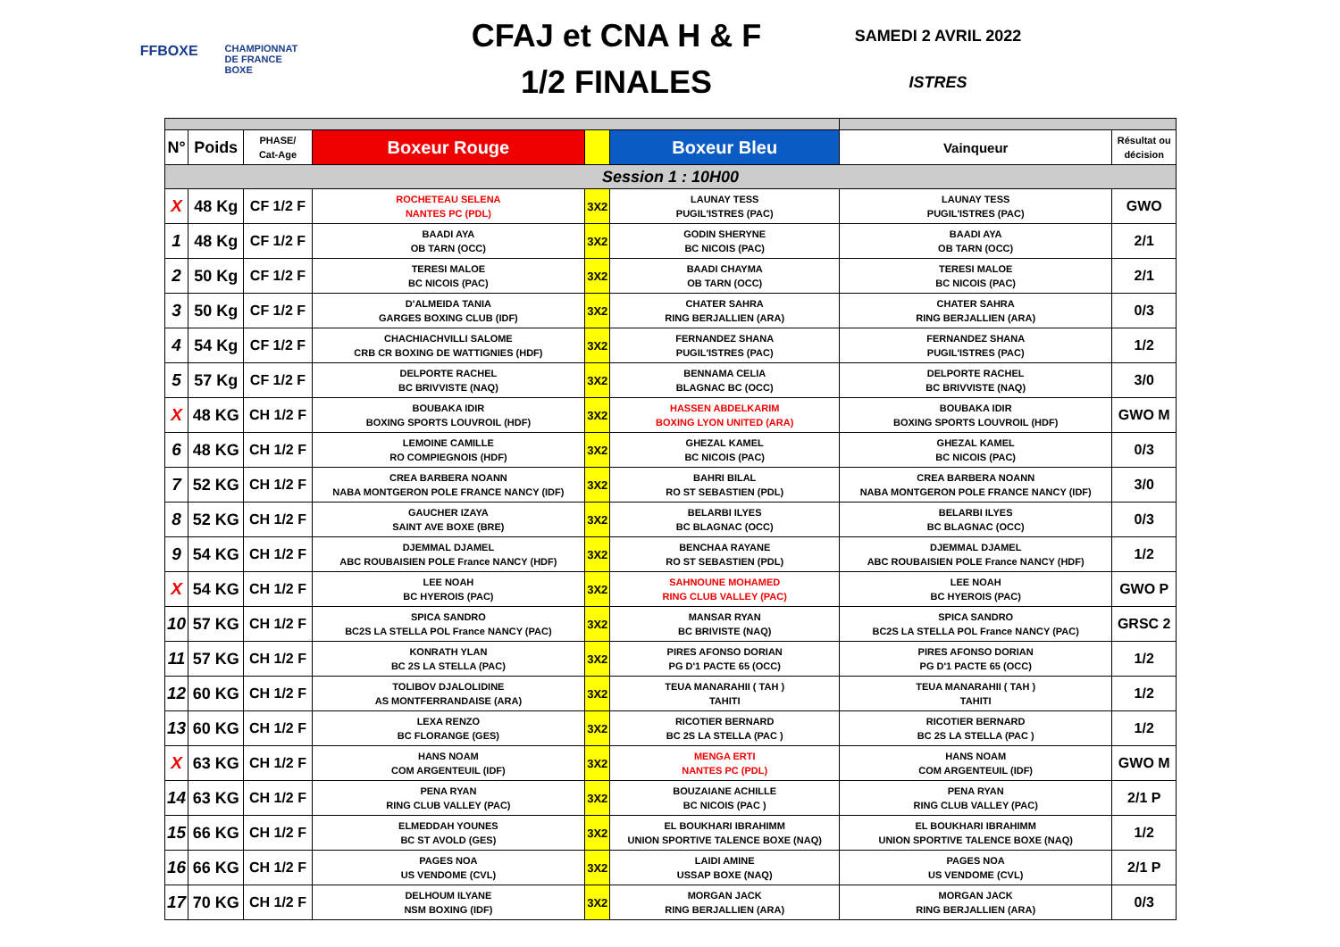FFBOXE CHAMPIONNAT
DE FRANCE
BOXE
CFAJ et CNA H & F
1/2 FINALES
SAMEDI 2 AVRIL 2022
ISTRES
| N° | Poids | PHASE/ Cat-Age | Boxeur Rouge | | Boxeur Bleu | Vainqueur | Résultat ou décision |
| --- | --- | --- | --- | --- | --- | --- | --- |
| Session 1 : 10H00 | | | | | | | |
| X | 48 Kg | CF 1/2 F | ROCHETEAU SELENA NANTES PC (PDL) | 3X2 | LAUNAY TESS PUGIL'ISTRES (PAC) | LAUNAY TESS PUGIL'ISTRES (PAC) | GWO |
| 1 | 48 Kg | CF 1/2 F | BAADI AYA OB TARN (OCC) | 3X2 | GODIN SHERYNE BC NICOIS (PAC) | BAADI AYA OB TARN (OCC) | 2/1 |
| 2 | 50 Kg | CF 1/2 F | TERESI MALOE BC NICOIS (PAC) | 3X2 | BAADI CHAYMA OB TARN (OCC) | TERESI MALOE BC NICOIS (PAC) | 2/1 |
| 3 | 50 Kg | CF 1/2 F | D'ALMEIDA TANIA GARGES BOXING CLUB (IDF) | 3X2 | CHATER SAHRA RING BERJALLIEN (ARA) | CHATER SAHRA RING BERJALLIEN (ARA) | 0/3 |
| 4 | 54 Kg | CF 1/2 F | CHACHIACHVILLI SALOME CRB CR BOXING DE WATTIGNIES (HDF) | 3X2 | FERNANDEZ SHANA PUGIL'ISTRES (PAC) | FERNANDEZ SHANA PUGIL'ISTRES (PAC) | 1/2 |
| 5 | 57 Kg | CF 1/2 F | DELPORTE RACHEL BC BRIVVISTE (NAQ) | 3X2 | BENNAMA CELIA BLAGNAC BC (OCC) | DELPORTE RACHEL BC BRIVVISTE (NAQ) | 3/0 |
| X | 48 KG | CH 1/2 F | BOUBAKA IDIR BOXING SPORTS LOUVROIL (HDF) | 3X2 | HASSEN ABDELKARIM BOXING LYON UNITED (ARA) | BOUBAKA IDIR BOXING SPORTS LOUVROIL (HDF) | GWO M |
| 6 | 48 KG | CH 1/2 F | LEMOINE CAMILLE RO COMPIEGNOIS (HDF) | 3X2 | GHEZAL KAMEL BC NICOIS (PAC) | GHEZAL KAMEL BC NICOIS (PAC) | 0/3 |
| 7 | 52 KG | CH 1/2 F | CREA BARBERA NOANN NABA MONTGERON POLE FRANCE NANCY (IDF) | 3X2 | BAHRI BILAL RO ST SEBASTIEN (PDL) | CREA BARBERA NOANN NABA MONTGERON POLE FRANCE NANCY (IDF) | 3/0 |
| 8 | 52 KG | CH 1/2 F | GAUCHER IZAYA SAINT AVE BOXE (BRE) | 3X2 | BELARBI ILYES BC BLAGNAC (OCC) | BELARBI ILYES BC BLAGNAC (OCC) | 0/3 |
| 9 | 54 KG | CH 1/2 F | DJEMMAL DJAMEL ABC ROUBAISIEN POLE France NANCY (HDF) | 3X2 | BENCHAA RAYANE RO ST SEBASTIEN (PDL) | DJEMMAL DJAMEL ABC ROUBAISIEN POLE France NANCY (HDF) | 1/2 |
| X | 54 KG | CH 1/2 F | LEE NOAH BC HYEROIS (PAC) | 3X2 | SAHNOUNE MOHAMED RING CLUB VALLEY (PAC) | LEE NOAH BC HYEROIS (PAC) | GWO P |
| 10 | 57 KG | CH 1/2 F | SPICA SANDRO BC2S LA STELLA POL France NANCY (PAC) | 3X2 | MANSAR RYAN BC BRIVISTE (NAQ) | SPICA SANDRO BC2S LA STELLA POL France NANCY (PAC) | GRSC 2 |
| 11 | 57 KG | CH 1/2 F | KONRATH YLAN BC 2S LA STELLA (PAC) | 3X2 | PIRES AFONSO DORIAN PG D'1 PACTE 65 (OCC) | PIRES AFONSO DORIAN PG D'1 PACTE 65 (OCC) | 1/2 |
| 12 | 60 KG | CH 1/2 F | TOLIBOV DJALOLIDINE AS MONTFERRANDAISE (ARA) | 3X2 | TEUA MANARAHII ( TAH ) TAHITI | TEUA MANARAHII ( TAH ) TAHITI | 1/2 |
| 13 | 60 KG | CH 1/2 F | LEXA RENZO BC FLORANGE (GES) | 3X2 | RICOTIER BERNARD BC 2S LA STELLA (PAC ) | RICOTIER BERNARD BC 2S LA STELLA (PAC ) | 1/2 |
| X | 63 KG | CH 1/2 F | HANS NOAM COM ARGENTEUIL (IDF) | 3X2 | MENGA ERTI NANTES PC (PDL) | HANS NOAM COM ARGENTEUIL (IDF) | GWO M |
| 14 | 63 KG | CH 1/2 F | PENA RYAN RING CLUB VALLEY (PAC) | 3X2 | BOUZAIANE ACHILLE BC NICOIS (PAC ) | PENA RYAN RING CLUB VALLEY (PAC) | 2/1 P |
| 15 | 66 KG | CH 1/2 F | ELMEDDAH YOUNES BC ST AVOLD (GES) | 3X2 | EL BOUKHARI IBRAHIMM UNION SPORTIVE TALENCE BOXE (NAQ) | EL BOUKHARI IBRAHIMM UNION SPORTIVE TALENCE BOXE (NAQ) | 1/2 |
| 16 | 66 KG | CH 1/2 F | PAGES NOA US VENDOME (CVL) | 3X2 | LAIDI AMINE USSAP BOXE (NAQ) | PAGES NOA US VENDOME (CVL) | 2/1 P |
| 17 | 70 KG | CH 1/2 F | DELHOUM ILYANE NSM BOXING (IDF) | 3X2 | MORGAN JACK RING BERJALLIEN (ARA) | MORGAN JACK RING BERJALLIEN (ARA) | 0/3 |